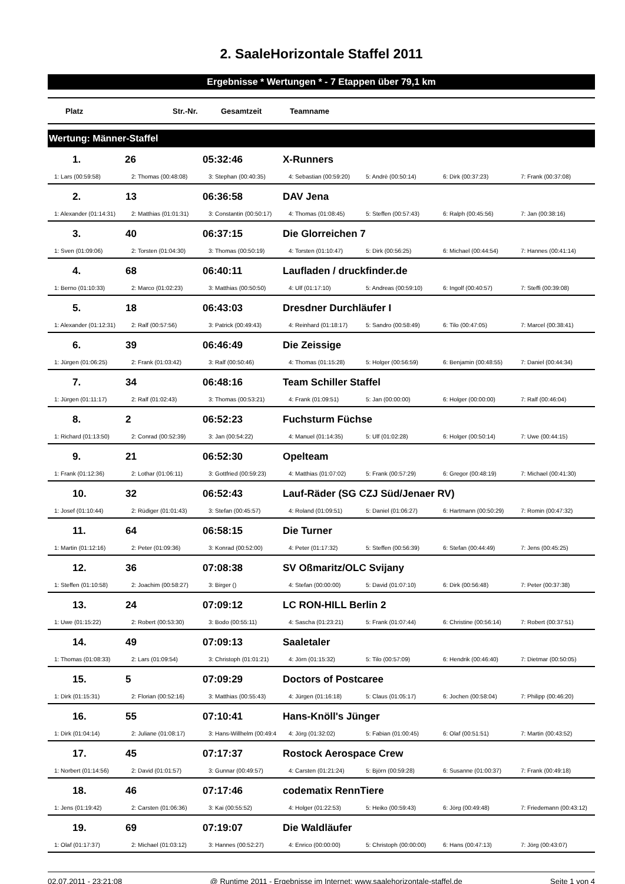2. SaaleHorizontale Staffel 2011
Ergebnisse * Wertungen * - 7 Etappen über 79,1 km
| Platz | Str.-Nr. | Gesamtzeit | Teamname |
| --- | --- | --- | --- |
Wertung: Männer-Staffel
| 1. | 26 | 05:32:46 | X-Runners | | | |
| 1: Lars (00:59:58) | 2: Thomas (00:48:08) | 3: Stephan (00:40:35) | 4: Sebastian (00:59:20) | 5: Andrè (00:50:14) | 6: Dirk (00:37:23) | 7: Frank (00:37:08) |
| 2. | 13 | 06:36:58 | DAV Jena | | | |
| 1: Alexander (01:14:31) | 2: Matthias (01:01:31) | 3: Constantin (00:50:17) | 4: Thomas (01:08:45) | 5: Steffen (00:57:43) | 6: Ralph (00:45:56) | 7: Jan (00:38:16) |
| 3. | 40 | 06:37:15 | Die Glorreichen 7 | | | |
| 1: Sven (01:09:06) | 2: Torsten (01:04:30) | 3: Thomas (00:50:19) | 4: Torsten (01:10:47) | 5: Dirk (00:56:25) | 6: Michael (00:44:54) | 7: Hannes (00:41:14) |
| 4. | 68 | 06:40:11 | Laufladen / druckfinder.de | | | |
| 1: Berno (01:10:33) | 2: Marco (01:02:23) | 3: Matthias (00:50:50) | 4: Ulf (01:17:10) | 5: Andreas (00:59:10) | 6: Ingolf (00:40:57) | 7: Steffi (00:39:08) |
| 5. | 18 | 06:43:03 | Dresdner Durchläufer I | | | |
| 1: Alexander (01:12:31) | 2: Ralf (00:57:56) | 3: Patrick (00:49:43) | 4: Reinhard (01:18:17) | 5: Sandro (00:58:49) | 6: Tilo (00:47:05) | 7: Marcel (00:38:41) |
| 6. | 39 | 06:46:49 | Die Zeissige | | | |
| 1: Jürgen (01:06:25) | 2: Frank (01:03:42) | 3: Ralf (00:50:46) | 4: Thomas (01:15:28) | 5: Holger (00:56:59) | 6: Benjamin (00:48:55) | 7: Daniel (00:44:34) |
| 7. | 34 | 06:48:16 | Team Schiller Staffel | | | |
| 1: Jürgen (01:11:17) | 2: Ralf (01:02:43) | 3: Thomas (00:53:21) | 4: Frank (01:09:51) | 5: Jan (00:00:00) | 6: Holger (00:00:00) | 7: Ralf (00:46:04) |
| 8. | 2 | 06:52:23 | Fuchsturm Füchse | | | |
| 1: Richard (01:13:50) | 2: Conrad (00:52:39) | 3: Jan (00:54:22) | 4: Manuel (01:14:35) | 5: Ulf (01:02:28) | 6: Holger (00:50:14) | 7: Uwe (00:44:15) |
| 9. | 21 | 06:52:30 | Opelteam | | | |
| 1: Frank (01:12:36) | 2: Lothar (01:06:11) | 3: Gottfried (00:59:23) | 4: Matthias (01:07:02) | 5: Frank (00:57:29) | 6: Gregor (00:48:19) | 7: Michael (00:41:30) |
| 10. | 32 | 06:52:43 | Lauf-Räder (SG CZJ Süd/Jenaer RV) | | | |
| 1: Josef (01:10:44) | 2: Rüdiger (01:01:43) | 3: Stefan (00:45:57) | 4: Roland (01:09:51) | 5: Daniel (01:06:27) | 6: Hartmann (00:50:29) | 7: Romin (00:47:32) |
| 11. | 64 | 06:58:15 | Die Turner | | | |
| 1: Martin (01:12:16) | 2: Peter (01:09:36) | 3: Konrad (00:52:00) | 4: Peter (01:17:32) | 5: Steffen (00:56:39) | 6: Stefan (00:44:49) | 7: Jens (00:45:25) |
| 12. | 36 | 07:08:38 | SV Oßmaritz/OLC Svijany | | | |
| 1: Steffen (01:10:58) | 2: Joachim (00:58:27) | 3: Birger () | 4: Stefan (00:00:00) | 5: David (01:07:10) | 6: Dirk (00:56:48) | 7: Peter (00:37:38) |
| 13. | 24 | 07:09:12 | LC RON-HILL Berlin 2 | | | |
| 1: Uwe (01:15:22) | 2: Robert (00:53:30) | 3: Bodo (00:55:11) | 4: Sascha (01:23:21) | 5: Frank (01:07:44) | 6: Christine (00:56:14) | 7: Robert (00:37:51) |
| 14. | 49 | 07:09:13 | Saaletaler | | | |
| 1: Thomas (01:08:33) | 2: Lars (01:09:54) | 3: Christoph (01:01:21) | 4: Jörn (01:15:32) | 5: Tilo (00:57:09) | 6: Hendrik (00:46:40) | 7: Dietmar (00:50:05) |
| 15. | 5 | 07:09:29 | Doctors of Postcaree | | | |
| 1: Dirk (01:15:31) | 2: Florian (00:52:16) | 3: Matthias (00:55:43) | 4: Jürgen (01:16:18) | 5: Claus (01:05:17) | 6: Jochen (00:58:04) | 7: Philipp (00:46:20) |
| 16. | 55 | 07:10:41 | Hans-Knöll's Jünger | | | |
| 1: Dirk (01:04:14) | 2: Juliane (01:08:17) | 3: Hans-Willhelm (00:49:4 | 4: Jörg (01:32:02) | 5: Fabian (01:00:45) | 6: Olaf (00:51:51) | 7: Martin (00:43:52) |
| 17. | 45 | 07:17:37 | Rostock Aerospace Crew | | | |
| 1: Norbert (01:14:56) | 2: David (01:01:57) | 3: Gunnar (00:49:57) | 4: Carsten (01:21:24) | 5: Björn (00:59:28) | 6: Susanne (01:00:37) | 7: Frank (00:49:18) |
| 18. | 46 | 07:17:46 | codematix RennTiere | | | |
| 1: Jens (01:19:42) | 2: Carsten (01:06:36) | 3: Kai (00:55:52) | 4: Holger (01:22:53) | 5: Heiko (00:59:43) | 6: Jörg (00:49:48) | 7: Friedemann (00:43:12) |
| 19. | 69 | 07:19:07 | Die Waldläufer | | | |
| 1: Olaf (01:17:37) | 2: Michael (01:03:12) | 3: Hannes (00:52:27) | 4: Enrico (00:00:00) | 5: Christoph (00:00:00) | 6: Hans (00:47:13) | 7: Jörg (00:43:07) |
02.07.2011 - 23:21:08 @ Runtime 2011 - Ergebnisse im Internet: www.saalehorizontale-staffel.de Seite 1 von 4